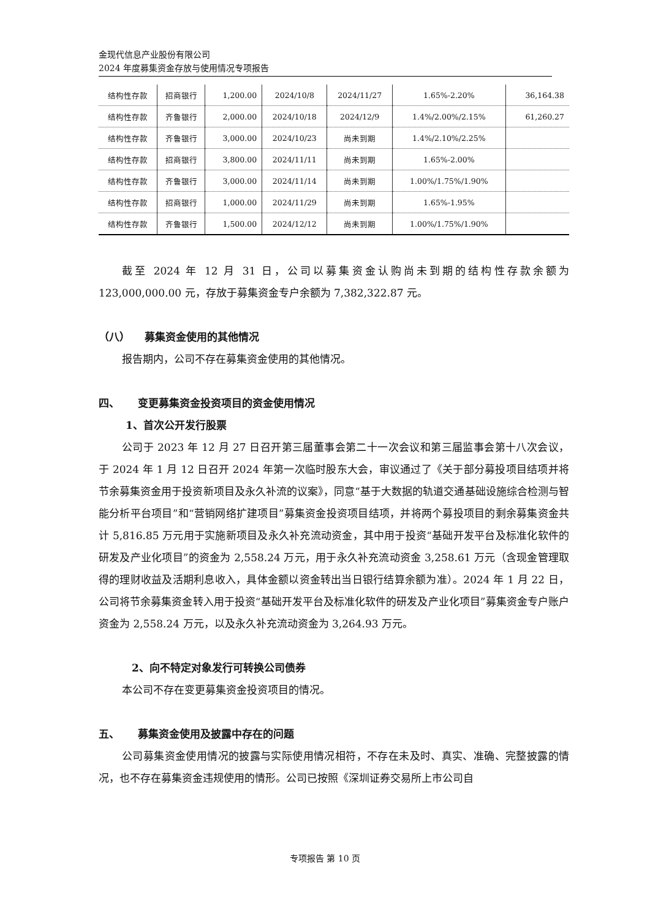金现代信息产业股份有限公司
2024 年度募集资金存放与使用情况专项报告
| 结构性存款 | 招商银行 | 1,200.00 | 2024/10/8 | 2024/11/27 | 1.65%-2.20% | 36,164.38 |
| 结构性存款 | 齐鲁银行 | 2,000.00 | 2024/10/18 | 2024/12/9 | 1.4%/2.00%/2.15% | 61,260.27 |
| 结构性存款 | 齐鲁银行 | 3,000.00 | 2024/10/23 | 尚未到期 | 1.4%/2.10%/2.25% | |
| 结构性存款 | 招商银行 | 3,800.00 | 2024/11/11 | 尚未到期 | 1.65%-2.00% | |
| 结构性存款 | 齐鲁银行 | 3,000.00 | 2024/11/14 | 尚未到期 | 1.00%/1.75%/1.90% | |
| 结构性存款 | 招商银行 | 1,000.00 | 2024/11/29 | 尚未到期 | 1.65%-1.95% | |
| 结构性存款 | 齐鲁银行 | 1,500.00 | 2024/12/12 | 尚未到期 | 1.00%/1.75%/1.90% | |
截至 2024 年 12 月 31 日，公司以募集资金认购尚未到期的结构性存款余额为 123,000,000.00 元，存放于募集资金专户余额为 7,382,322.87 元。
（八） 募集资金使用的其他情况
报告期内，公司不存在募集资金使用的其他情况。
四、 变更募集资金投资项目的资金使用情况
1、首次公开发行股票
公司于 2023 年 12 月 27 日召开第三届董事会第二十一次会议和第三届监事会第十八次会议，于 2024 年 1 月 12 日召开 2024 年第一次临时股东大会，审议通过了《关于部分募投项目结项并将节余募集资金用于投资新项目及永久补流的议案》，同意“基于大数据的轨道交通基础设施综合检测与智能分析平台项目”和“营销网络扩建项目”募集资金投资项目结项，并将两个募投项目的剩余募集资金共计 5,816.85 万元用于实施新项目及永久补充流动资金，其中用于投资“基础开发平台及标准化软件的研发及产业化项目”的资金为 2,558.24 万元，用于永久补充流动资金 3,258.61 万元（含现金管理取得的理财收益及活期利息收入，具体金额以资金转出当日银行结算余额为准）。2024 年 1 月 22 日，公司将节余募集资金转入用于投资“基础开发平台及标准化软件的研发及产业化项目”募集资金专户账户资金为 2,558.24 万元，以及永久补充流动资金为 3,264.93 万元。
2、向不特定对象发行可转换公司债券
本公司不存在变更募集资金投资项目的情况。
五、 募集资金使用及披露中存在的问题
公司募集资金使用情况的披露与实际使用情况相符，不存在未及时、真实、准确、完整披露的情况，也不存在募集资金违规使用的情形。公司已按照《深圳证券交易所上市公司自
专项报告 第 10 页